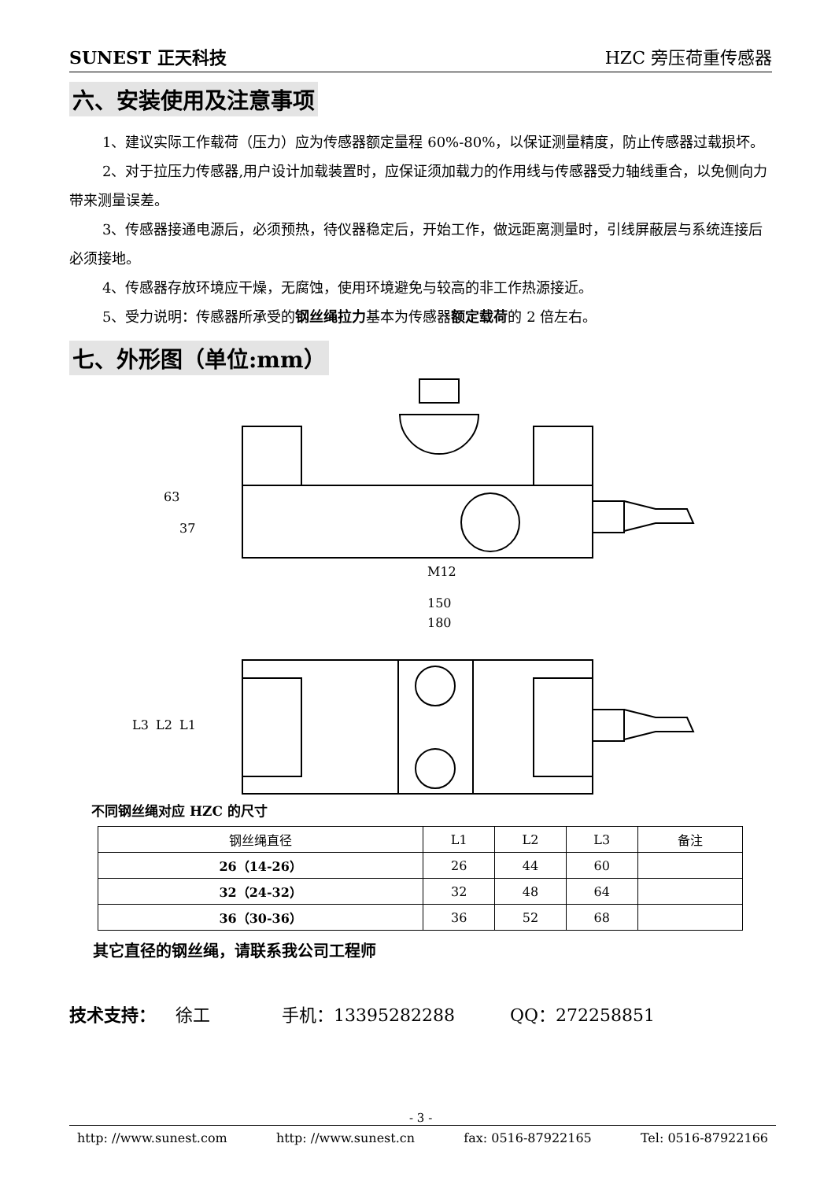SUNEST 正天科技 HZC 旁压荷重传感器
六、安装使用及注意事项
1、建议实际工作载荷（压力）应为传感器额定量程 60%-80%，以保证测量精度，防止传感器过载损坏。
2、对于拉压力传感器,用户设计加载装置时，应保证须加载力的作用线与传感器受力轴线重合，以免侧向力带来测量误差。
3、传感器接通电源后，必须预热，待仪器稳定后，开始工作，做远距离测量时，引线屏蔽层与系统连接后必须接地。
4、传感器存放环境应干燥，无腐蚀，使用环境避免与较高的非工作热源接近。
5、受力说明：传感器所承受的钢丝绳拉力基本为传感器额定载荷的 2 倍左右。
七、外形图（单位:mm）
63
37
M12
150
180
L3
L2
L1
不同钢丝绳对应 HZC 的尺寸
| 钢丝绳直径 | L1 | L2 | L3 | 备注 |
| --- | --- | --- | --- | --- |
| 26（14-26） | 26 | 44 | 60 | |
| 32（24-32） | 32 | 48 | 64 | |
| 36（30-36） | 36 | 52 | 68 | |
其它直径的钢丝绳，请联系我公司工程师
技术支持： 徐工 手机：13395282288 QQ：272258851
- 3 -
http: //www.sunest.com http: //www.sunest.cn fax: 0516-87922165 Tel: 0516-87922166